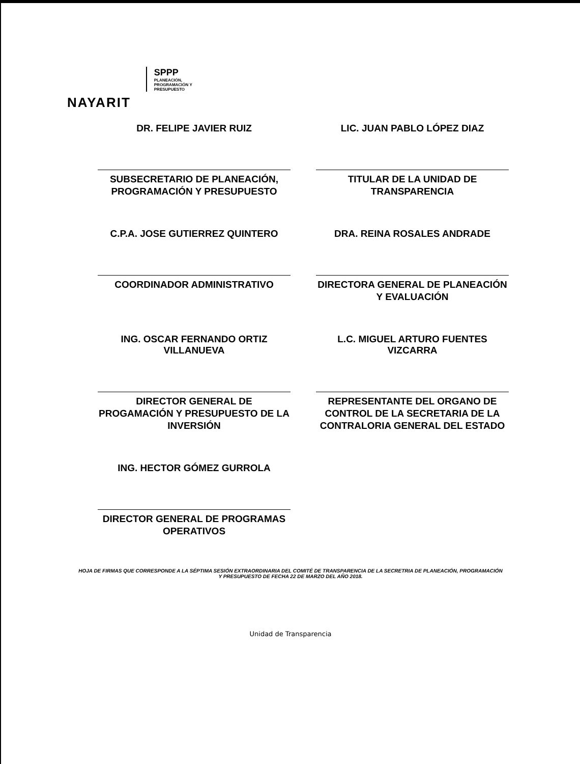NAYARIT
SPPP
PLANEACIÓN,
PROGRAMACIÓN Y
PRESUPUESTO
DR. FELIPE JAVIER RUIZ
SUBSECRETARIO DE PLANEACIÓN, PROGRAMACIÓN Y PRESUPUESTO
LIC. JUAN PABLO LÓPEZ DIAZ
TITULAR DE LA UNIDAD DE TRANSPARENCIA
C.P.A. JOSE GUTIERREZ QUINTERO
COORDINADOR ADMINISTRATIVO
DRA. REINA ROSALES ANDRADE
DIRECTORA GENERAL DE PLANEACIÓN Y EVALUACIÓN
ING. OSCAR FERNANDO ORTIZ VILLANUEVA
DIRECTOR GENERAL DE PROGAMACIÓN Y PRESUPUESTO DE LA INVERSIÓN
L.C. MIGUEL ARTURO FUENTES VIZCARRA
REPRESENTANTE DEL ORGANO DE CONTROL DE LA SECRETARIA DE LA CONTRALORIA GENERAL DEL ESTADO
ING. HECTOR GÓMEZ GURROLA
DIRECTOR GENERAL DE PROGRAMAS OPERATIVOS
HOJA DE FIRMAS QUE CORRESPONDE A LA SÉPTIMA SESIÓN EXTRAORDINARIA DEL COMITÉ DE TRANSPARENCIA DE LA SECRETRIA DE PLANEACIÓN, PROGRAMACIÓN Y PRESUPUESTO DE FECHA 22 DE MARZO DEL AÑO 2018.
Unidad de Transparencia